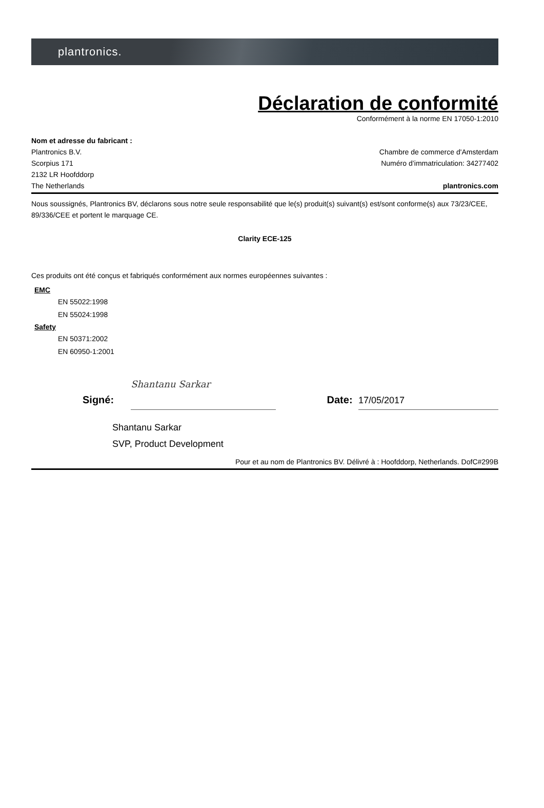plantronics.
Déclaration de conformité
Conformément à la norme EN 17050-1:2010
Nom et adresse du fabricant :
Plantronics B.V.
Scorpius 171
2132 LR Hoofddorp
The Netherlands
Chambre de commerce d'Amsterdam
Numéro d’immatriculation: 34277402
plantronics.com
Nous soussignés, Plantronics BV, déclarons sous notre seule responsabilité que le(s) produit(s) suivant(s) est/sont conforme(s) aux 73/23/CEE, 89/336/CEE et portent le marquage CE.
Clarity ECE-125
Ces produits ont été conçus et fabriqués conformément aux normes européennes suivantes :
EMC
EN 55022:1998
EN 55024:1998
Safety
EN 50371:2002
EN 60950-1:2001
Signé:
Shantanu Sarkar
Date: 17/05/2017
Shantanu Sarkar
SVP, Product Development
Pour et au nom de Plantronics BV. Délivré à : Hoofddorp, Netherlands. DofC#299B